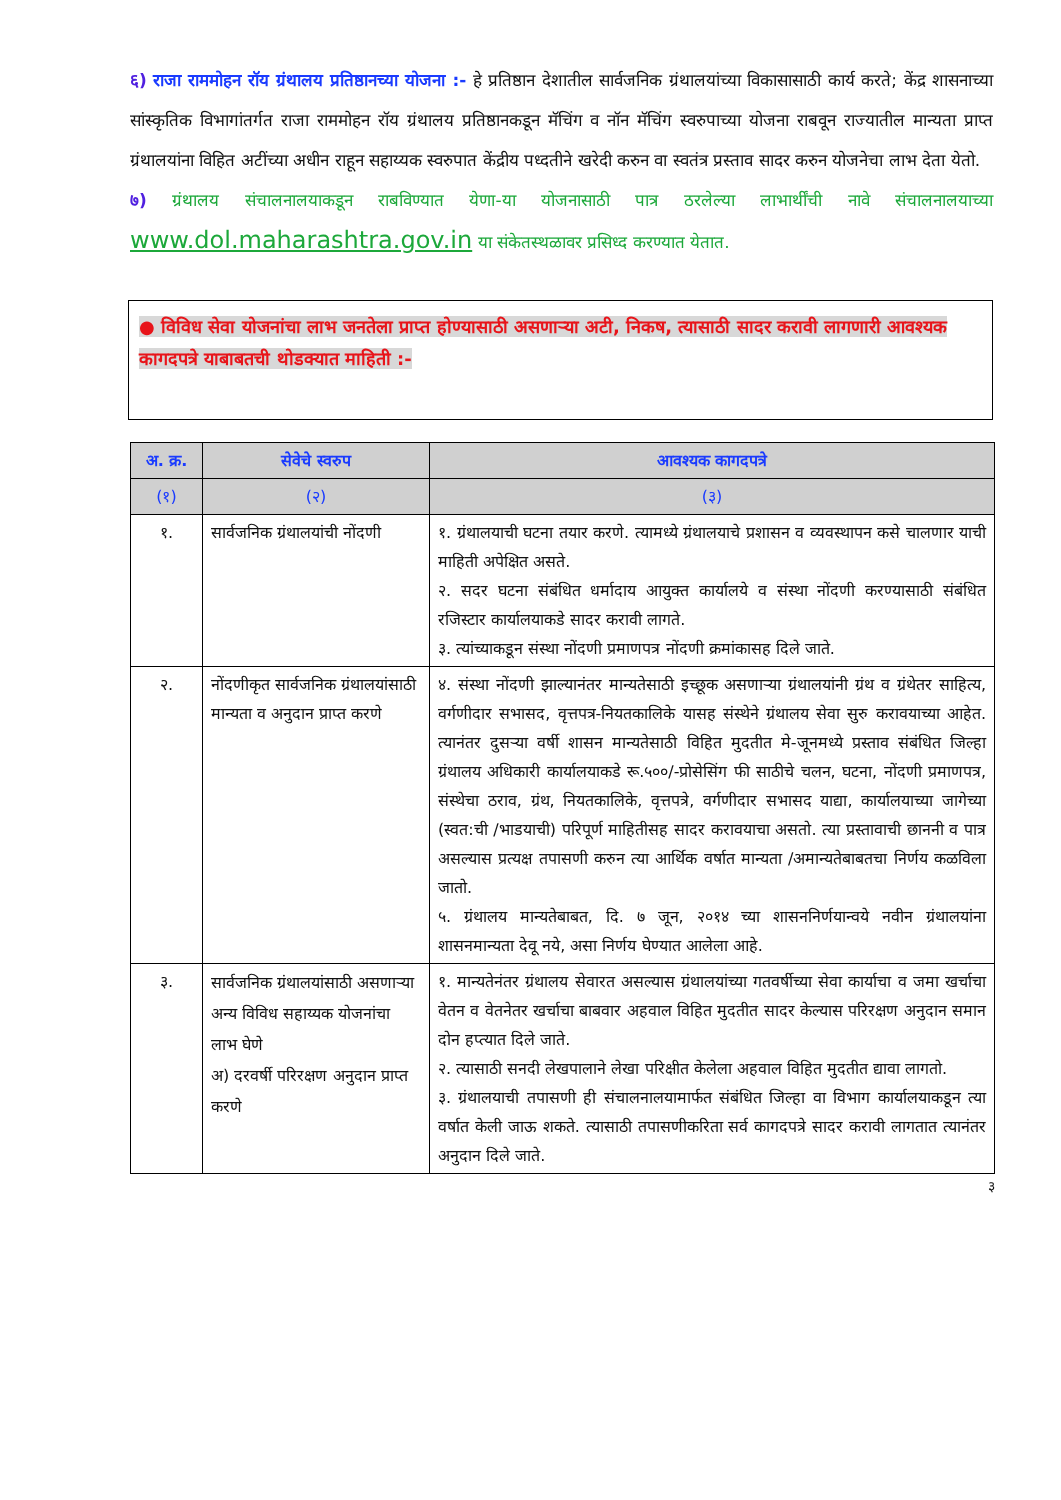६) राजा राममोहन रॉय ग्रंथालय प्रतिष्ठानच्या योजना :- हे प्रतिष्ठान देशातील सार्वजनिक ग्रंथालयांच्या विकासासाठी कार्य करते; केंद्र शासनाच्या सांस्कृतिक विभागांतर्गत राजा राममोहन रॉय ग्रंथालय प्रतिष्ठानकडून मॅचिंग व नॉन मॅचिंग स्वरुपाच्या योजना राबवून राज्यातील मान्यता प्राप्त ग्रंथालयांना विहित अटींच्या अधीन राहून सहाय्यक स्वरुपात केंद्रीय पध्दतीने खरेदी करुन वा स्वतंत्र प्रस्ताव सादर करुन योजनेचा लाभ देता येतो.
७) ग्रंथालय संचालनालयाकडून राबविण्यात येणा-या योजनासाठी पात्र ठरलेल्या लाभार्थींची नावे संचालनालयाच्या www.dol.maharashtra.gov.in या संकेतस्थळावर प्रसिध्द करण्यात येतात.
● विविध सेवा योजनांचा लाभ जनतेला प्राप्त होण्यासाठी असणाऱ्या अटी, निकष, त्यासाठी सादर करावी लागणारी आवश्यक कागदपत्रे याबाबतची थोडक्यात माहिती :-
| अ. क्र. | सेवेचे स्वरुप | आवश्यक कागदपत्रे |
| --- | --- | --- |
| (१) | (२) | (३) |
| १. | सार्वजनिक ग्रंथालयांची नोंदणी | १. ग्रंथालयाची घटना तयार करणे. त्यामध्ये ग्रंथालयाचे प्रशासन व व्यवस्थापन कसे चालणार याची माहिती अपेक्षित असते. २. सदर घटना संबंधित धर्मादाय आयुक्त कार्यालये व संस्था नोंदणी करण्यासाठी संबंधित रजिस्टार कार्यालयाकडे सादर करावी लागते. ३. त्यांच्याकडून संस्था नोंदणी प्रमाणपत्र नोंदणी क्रमांकासह दिले जाते. |
| २. | नोंदणीकृत सार्वजनिक ग्रंथालयांसाठी मान्यता व अनुदान प्राप्त करणे | ४. संस्था नोंदणी झाल्यानंतर मान्यतेसाठी इच्छूक असणाऱ्या ग्रंथालयांनी ग्रंथ व ग्रंथेतर साहित्य, वर्गणीदार सभासद, वृत्तपत्र-नियतकालिके यासह संस्थेने ग्रंथालय सेवा सुरु करावयाच्या आहेत. त्यानंतर दुसऱ्या वर्षी शासन मान्यतेसाठी विहित मुदतीत मे-जूनमध्ये प्रस्ताव संबंधित जिल्हा ग्रंथालय अधिकारी कार्यालयाकडे रू.५००/-प्रोसेसिंग फी साठीचे चलन, घटना, नोंदणी प्रमाणपत्र, संस्थेचा ठराव, ग्रंथ, नियतकालिके, वृत्तपत्रे, वर्गणीदार सभासद याद्या, कार्यालयाच्या जागेच्या (स्वत:ची /भाडयाची) परिपूर्ण माहितीसह सादर करावयाचा असतो. त्या प्रस्तावाची छाननी व पात्र असल्यास प्रत्यक्ष तपासणी करुन त्या आर्थिक वर्षात मान्यता /अमान्यतेबाबतचा निर्णय कळविला जातो. ५. ग्रंथालय मान्यतेबाबत, दि. ७ जून, २०१४ च्या शासननिर्णयान्वये नवीन ग्रंथालयांना शासनमान्यता देवू नये, असा निर्णय घेण्यात आलेला आहे. |
| ३. | सार्वजनिक ग्रंथालयांसाठी असणाऱ्या अन्य विविध सहाय्यक योजनांचा लाभ घेणे अ) दरवर्षी परिरक्षण अनुदान प्राप्त करणे | १. मान्यतेनंतर ग्रंथालय सेवारत असल्यास ग्रंथालयांच्या गतवर्षीच्या सेवा कार्याचा व जमा खर्चाचा वेतन व वेतनेतर खर्चाचा बाबवार अहवाल विहित मुदतीत सादर केल्यास परिरक्षण अनुदान समान दोन हप्त्यात दिले जाते. २. त्यासाठी सनदी लेखपालाने लेखा परिक्षीत केलेला अहवाल विहित मुदतीत द्यावा लागतो. ३. ग्रंथालयाची तपासणी ही संचालनालयामार्फत संबंधित जिल्हा वा विभाग कार्यालयाकडून त्या वर्षात केली जाऊ शकते. त्यासाठी तपासणीकरिता सर्व कागदपत्रे सादर करावी लागतात त्यानंतर अनुदान दिले जाते. |
३